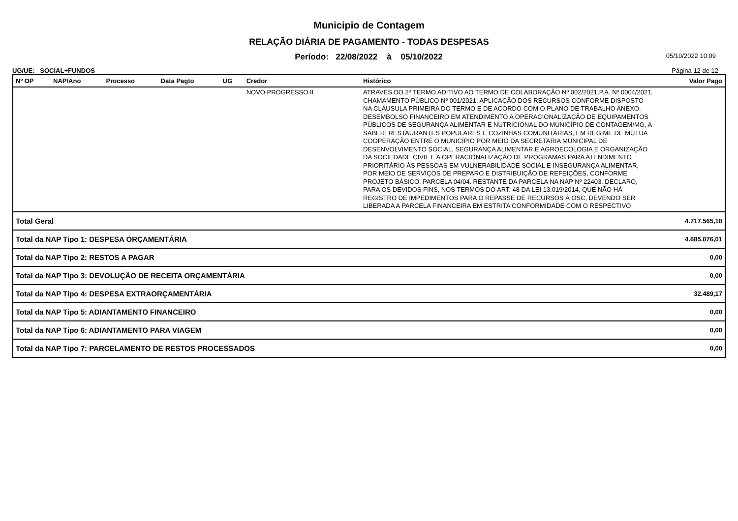Municipio de Contagem
RELAÇÃO DIÁRIA DE PAGAMENTO - TODAS DESPESAS
Período: 22/08/2022 à 05/10/2022 05/10/2022 10:09
UG/UE: SOCIAL+FUNDOS Página 12 de 12
| Nº OP | NAP/Ano | Processo | Data Pagto | UG | Credor | Histórico | Valor Pago |
| --- | --- | --- | --- | --- | --- | --- | --- |
| | | | | | NOVO PROGRESSO II | ATRAVÉS DO 2º TERMO ADITIVO AO TERMO DE COLABORAÇÃO Nº 002/2021,P.A. Nº 0004/2021, CHAMAMENTO PÚBLICO Nº 001/2021. APLICAÇÃO DOS RECURSOS CONFORME DISPOSTO NA CLÁUSULA PRIMEIRA DO TERMO E DE ACORDO COM O PLANO DE TRABALHO ANEXO. DESEMBOLSO FINANCEIRO EM ATENDIMENTO A OPERACIONALIZAÇÃO DE EQUIPAMENTOS PÚBLICOS DE SEGURANÇA ALIMENTAR E NUTRICIONAL DO MUNICÍPIO DE CONTAGEM/MG, A SABER: RESTAURANTES POPULARES E COZINHAS COMUNITÁRIAS, EM REGIME DE MÚTUA COOPERAÇÃO ENTRE O MUNICÍPIO POR MEIO DA SECRETARIA MUNICIPAL DE DESENVOLVIMENTO SOCIAL, SEGURANÇA ALIMENTAR E AGROECOLOGIA E ORGANIZAÇÃO DA SOCIEDADE CIVIL E A OPERACIONALIZAÇÃO DE PROGRAMAS PARA ATENDIMENTO PRIORITÁRIO ÀS PESSOAS EM VULNERABILIDADE SOCIAL E INSEGURANÇA ALIMENTAR, POR MEIO DE SERVIÇOS DE PREPARO E DISTRIBUIÇÃO DE REFEIÇÕES, CONFORME PROJETO BÁSICO. PARCELA 04/04. RESTANTE DA PARCELA NA NAP Nº 22403. DECLARO, PARA OS DEVIDOS FINS, NOS TERMOS DO ART. 48 DA LEI 13.019/2014, QUE NÃO HÁ REGISTRO DE IMPEDIMENTOS PARA O REPASSE DE RECURSOS À OSC, DEVENDO SER LIBERADA A PARCELA FINANCEIRA EM ESTRITA CONFORMIDADE COM O RESPECTIVO | |
| Total Geral | | | | | | | 4.717.565,18 |
| Total da NAP Tipo 1: DESPESA ORÇAMENTÁRIA | | | | | | | 4.685.076,01 |
| Total da NAP Tipo 2: RESTOS A PAGAR | | | | | | | 0,00 |
| Total da NAP Tipo 3: DEVOLUÇÃO DE RECEITA ORÇAMENTÁRIA | | | | | | | 0,00 |
| Total da NAP Tipo 4: DESPESA EXTRAORÇAMENTÁRIA | | | | | | | 32.489,17 |
| Total da NAP Tipo 5: ADIANTAMENTO FINANCEIRO | | | | | | | 0,00 |
| Total da NAP Tipo 6: ADIANTAMENTO PARA VIAGEM | | | | | | | 0,00 |
| Total da NAP Tipo 7: PARCELAMENTO DE RESTOS PROCESSADOS | | | | | | | 0,00 |